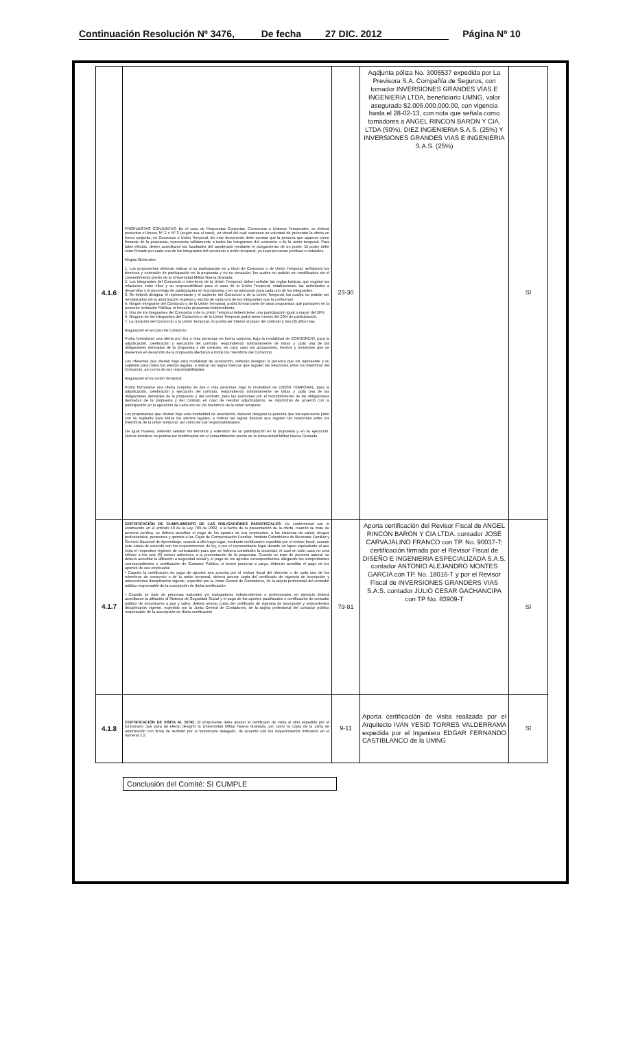Continuación Resolución Nº 3476, De fecha 27 DIC. 2012 Página Nº 10
| 4.1.6 | PROPUESTAS CONJUNTAS: En el caso de Propuestas Conjuntas, Consorcios o Uniones Temporales, se deberá presentar el Anexo Nº 2 o Nº 3 (según sea el caso), en virtud del cual expresan su voluntad de presentar la oferta en forma conjunta, en Consorcio o Unión Temporal. En este documento debe constar que la persona que aparece como firmante de la propuesta, representa válidamente a todos los integrantes del consorcio o de la unión temporal. Para tales efectos, deben acreditarse las facultades del apoderado mediante el otorgamiento de un poder. El poder debe estar firmado por cada uno de los integrantes del consorcio o unión temporal, ya sean personas jurídicas o naturales. Reglas Generales 1. Los proponentes deberán indicar si su participación es a título de Consorcio o de Unión Temporal, señalando los términos y extensión de participación en la propuesta y en su ejecución, los cuales no podrán ser modificados sin el consentimiento previo de la Universidad Militar Nueva Granada. 2. Los integrantes del Consorcio o miembros de la Unión Temporal, deben señalar las reglas básicas que regulan las relaciones entre ellos y su responsabilidad para el caso de la Unión Temporal, estableciendo las actividades a desarrollar y el porcentaje de participación en la propuesta y en su ejecución para cada uno de los integrantes. 3. Se deberá designar el representante y el suplente del Consorcio o de la Unión Temporal, los cuales no podrán ser remplazados sin la autorización expresa y escrita de cada uno de los integrantes que la conforman. 4. Ningún integrante del Consorcio o de la Unión Temporal, podrá formar parte de otras propuestas que participen en la presente Invitación Pública, ni formular propuesta independiente. 5. Uno de los integrantes del Consorcio o de la Unión Temporal deberá tener una participación igual o mayor del 50% 6. Ninguno de los integrantes del Consorcio o de la Unión Temporal podrá tener menos del 20% de participación. 7. La duración del Consorcio o la Unión Temporal, no podrá ser inferior al plazo del contrato y tres (3) años más. Regulación en el caso de Consorcio Podrá formularse una oferta por dos o más personas en forma conjunta, bajo la modalidad de CONSORCIO, para la adjudicación, celebración y ejecución del contrato, respondiendo solidariamente de todas y cada una de las obligaciones derivadas de la propuesta y del contrato, en cuyo caso las actuaciones, hechos y omisiones que se presenten en desarrollo de la propuesta afectarán a todos los miembros del Consorcio. Los oferentes que oferten bajo esta modalidad de asociación, deberán designar la persona que los represente y su suplente para todos los efectos legales, e indicar las reglas básicas que regulen las relaciones entre los miembros del Consorcio, así como de sus responsabilidades. Regulación en la Unión Temporal Podrá formularse una oferta conjunta de dos o más personas, bajo la modalidad de UNIÓN TEMPORAL, para la adjudicación, celebración y ejecución del contrato, respondiendo solidariamente de todas y cada una de las obligaciones derivadas de la propuesta y del contrato, pero las sanciones por el incumplimiento de las obligaciones derivadas de la propuesta y del contrato en caso de resultar adjudicatarios, se impondrán de acuerdo con la participación en la ejecución de cada uno de los miembros de la unión temporal. Los proponentes que oferten bajo esta modalidad de asociación, deberán designar la persona que los represente junto con su suplente para todos los efectos legales, e indicar las reglas básicas que regulen las relaciones entre los miembros de la unión temporal, así como de sus responsabilidades. De igual manera, deberán señalar los términos y extensión de su participación en la propuesta y en su ejecución. Dichos términos no podrán ser modificados sin el consentimiento previo de la Universidad Militar Nueva Granada. | 23-30 | Aqdjunta póliza No. 3005537 expedida por La Previsora S.A. Compañía de Seguros, con tomador INVERSIONES GRANDES VÍAS E INGENIERIA LTDA, beneficiario UMNG, valor asegurado $2.005.000.000.00, con vigencia hasta el 28-02-13, con nota que señala como tomadores a ANGEL RINCON BARON Y CIA. LTDA (50%), DIEZ INGENIERIA S.A.S. (25%) Y INVERSIONES GRANDES VIAS E INGENIERIA S.A.S. (25%) | SI |
| 4.1.7 | CERTIFICACIÓN DE CUMPLIMIENTO DE LAS OBLIGACIONES PARAFISCALES: De conformidad con lo establecido en el artículo 50 de la Ley 789 de 2002, a la fecha de la presentación de la oferta, cuando se trate de persona jurídica, se deberá acreditar el pago de los aportes de sus empleados, a los sistemas de salud, riesgos profesionales, pensiones y aportes a las Cajas de Compensación Familiar, Instituto Colombiano de Bienestar Familiar y Servicio Nacional de Aprendizaje, cuando a ello haya lugar, mediante certificación expedida por el revisor fiscal, cuando éste exista de acuerdo con los requerimientos de ley, o por el representante legal durante un lapso equivalente al que exija el respectivo régimen de contratación para que se hubiera constituido la sociedad, el cual en todo caso no será inferior a los seis (6) meses anteriores a la presentación de la propuesta. Cuando se trate de persona natural, se deberá acreditar la afiliación a seguridad social y el pago de los aportes correspondientes allegando los comprobantes correspondientes o certificación de Contador Público; si tienen personal a cargo, deberán acreditar el pago de los aportes de sus empleados • Cuando la certificación de pago de aportes sea suscrita por el revisor fiscal del oferente o de cada uno de los miembros de consorcio o de la unión temporal, deberá anexar copia del certificado de vigencia de inscripción y antecedentes disciplinarios vigente, expedido por la Junta Central de Contadores, de la tarjeta profesional del contador público responsable de la suscripción de dicha certificación • Cuando se trate de personas naturales y/o trabajadores independientes o profesionales en ejercicio deberá acreditarse la afiliación al Sistema de Seguridad Social y el pago de los aportes parafiscales o certificación de contador público de encontrarse a paz y salvo, deberá anexar copia del certificado de vigencia de inscripción y antecedentes disciplinarios vigente, expedido por la Junta Central de Contadores, de la tarjeta profesional del contador público responsable de la suscripción de dicha certificación | 79-81 | Aporta certificación del Revisor Fiscal de ANGEL RINCON BARON Y CIA LTDA. contador JOSÉ CARVAJALINO FRANCO con TP. No. 90037-T; certificación firmada por el Revisor Fiscal de DISEÑO E INGENIERIA ESPECIALIZADA S.A.S. contador ANTONIO ALEJANDRO MONTES GARCIA con TP. No. 18016-T y por el Revisor Fiscal de INVERSIONES GRANDERS VIAS S.A.S. contador JULIO CESAR GACHANCIPA con TP No. 83909-T | SI |
| 4.1.8 | CERTIFICACIÓN DE VISITA AL SITIO: El proponente debe anexar el certificado de visita al sitio expedido por el funcionario que para tal efecto designó la Universidad Militar Nueva Granada, así como la copia de la carta de autorización con firma de recibido por el funcionario delegado, de acuerdo con los requerimientos indicados en el numeral 2.2. | 9-11 | Aporta certificación de visita realizada por el Arquitecto IVAN YESID TORRES VALDERRAMA expedida por el Ingeniero EDGAR FERNANDO CASTIBLANCO de la UMNG | SI |
Conclusión del Comité: SI CUMPLE